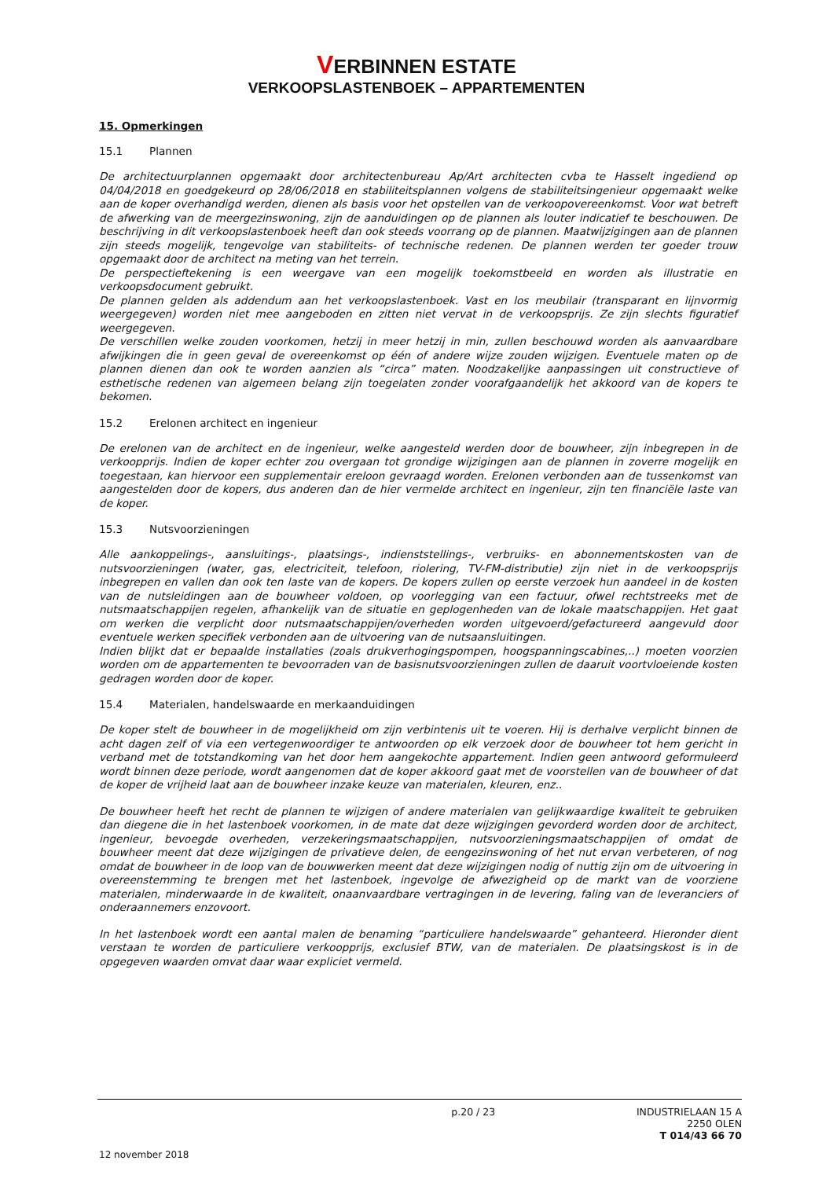VERBINNEN ESTATE
VERKOOPSLASTENBOEK – APPARTEMENTEN
15. Opmerkingen
15.1 Plannen
De architectuurplannen opgemaakt door architectenbureau Ap/Art architecten cvba te Hasselt ingediend op 04/04/2018 en goedgekeurd op 28/06/2018 en stabiliteitsplannen volgens de stabiliteitsingenieur opgemaakt welke aan de koper overhandigd werden, dienen als basis voor het opstellen van de verkoopovereenkomst. Voor wat betreft de afwerking van de meergezinswoning, zijn de aanduidingen op de plannen als louter indicatief te beschouwen. De beschrijving in dit verkoopslastenboek heeft dan ook steeds voorrang op de plannen. Maatwijzigingen aan de plannen zijn steeds mogelijk, tengevolge van stabiliteits- of technische redenen. De plannen werden ter goeder trouw opgemaakt door de architect na meting van het terrein.
De perspectieftekening is een weergave van een mogelijk toekomstbeeld en worden als illustratie en verkoopsdocument gebruikt.
De plannen gelden als addendum aan het verkoopslastenboek. Vast en los meubilair (transparant en lijnvormig weergegeven) worden niet mee aangeboden en zitten niet vervat in de verkoopsprijs. Ze zijn slechts figuratief weergegeven.
De verschillen welke zouden voorkomen, hetzij in meer hetzij in min, zullen beschouwd worden als aanvaardbare afwijkingen die in geen geval de overeenkomst op één of andere wijze zouden wijzigen. Eventuele maten op de plannen dienen dan ook te worden aanzien als “circa” maten. Noodzakelijke aanpassingen uit constructieve of esthetische redenen van algemeen belang zijn toegelaten zonder voorafgaandelijk het akkoord van de kopers te bekomen.
15.2 Erelonen architect en ingenieur
De erelonen van de architect en de ingenieur, welke aangesteld werden door de bouwheer, zijn inbegrepen in de verkoopprijs. Indien de koper echter zou overgaan tot grondige wijzigingen aan de plannen in zoverre mogelijk en toegestaan, kan hiervoor een supplementair ereloon gevraagd worden. Erelonen verbonden aan de tussenkomst van aangestelden door de kopers, dus anderen dan de hier vermelde architect en ingenieur, zijn ten financiële laste van de koper.
15.3 Nutsvoorzieningen
Alle aankoppelings-, aansluitings-, plaatsings-, indienststellings-, verbruiks- en abonnementskosten van de nutsvoorzieningen (water, gas, electriciteit, telefoon, riolering, TV-FM-distributie) zijn niet in de verkoopsprijs inbegrepen en vallen dan ook ten laste van de kopers. De kopers zullen op eerste verzoek hun aandeel in de kosten van de nutsleidingen aan de bouwheer voldoen, op voorlegging van een factuur, ofwel rechtstreeks met de nutsmaatschappijen regelen, afhankelijk van de situatie en geplogenheden van de lokale maatschappijen. Het gaat om werken die verplicht door nutsmaatschappijen/overheden worden uitgevoerd/gefactureerd aangevuld door eventuele werken specifiek verbonden aan de uitvoering van de nutsaansluitingen.
Indien blijkt dat er bepaalde installaties (zoals drukverhogingspompen, hoogspanningscabines,..) moeten voorzien worden om de appartementen te bevoorraden van de basisnutsvoorzieningen zullen de daaruit voortvloeiende kosten gedragen worden door de koper.
15.4 Materialen, handelswaarde en merkaanduidingen
De koper stelt de bouwheer in de mogelijkheid om zijn verbintenis uit te voeren. Hij is derhalve verplicht binnen de acht dagen zelf of via een vertegenwoordiger te antwoorden op elk verzoek door de bouwheer tot hem gericht in verband met de totstandkoming van het door hem aangekochte appartement. Indien geen antwoord geformuleerd wordt binnen deze periode, wordt aangenomen dat de koper akkoord gaat met de voorstellen van de bouwheer of dat de koper de vrijheid laat aan de bouwheer inzake keuze van materialen, kleuren, enz..
De bouwheer heeft het recht de plannen te wijzigen of andere materialen van gelijkwaardige kwaliteit te gebruiken dan diegene die in het lastenboek voorkomen, in de mate dat deze wijzigingen gevorderd worden door de architect, ingenieur, bevoegde overheden, verzekeringsmaatschappijen, nutsvoorzieningsmaatschappijen of omdat de bouwheer meent dat deze wijzigingen de privatieve delen, de eengezinswoning of het nut ervan verbeteren, of nog omdat de bouwheer in de loop van de bouwwerken meent dat deze wijzigingen nodig of nuttig zijn om de uitvoering in overeenstemming te brengen met het lastenboek, ingevolge de afwezigheid op de markt van de voorziene materialen, minderwaarde in de kwaliteit, onaanvaardbare vertragingen in de levering, faling van de leveranciers of onderaannemers enzovoort.
In het lastenboek wordt een aantal malen de benaming “particuliere handelswaarde” gehanteerd. Hieronder dient verstaan te worden de particuliere verkoopprijs, exclusief BTW, van de materialen. De plaatsingskost is in de opgegeven waarden omvat daar waar expliciet vermeld.
p.20 / 23
INDUSTRIELAAN 15 A
2250 OLEN
T 014/43 66 70
12 november 2018